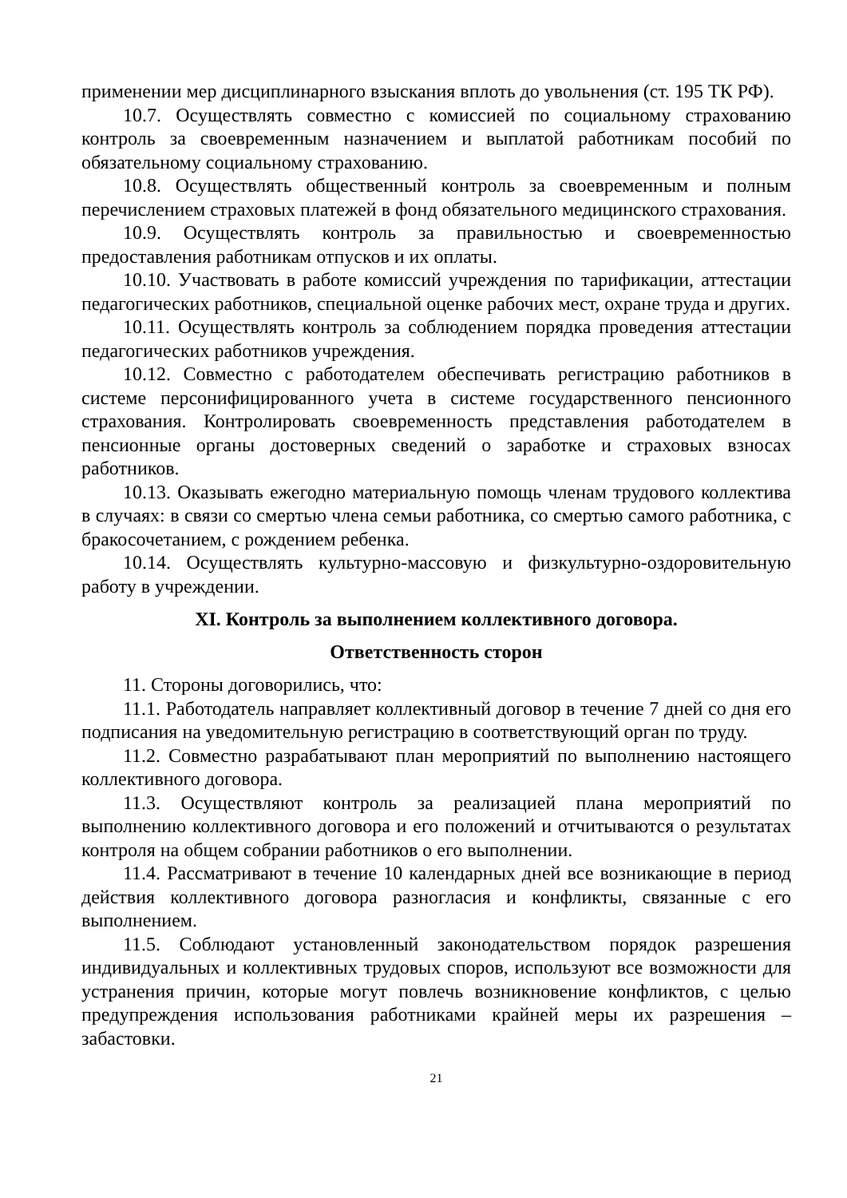применении мер дисциплинарного взыскания вплоть до увольнения (ст. 195 ТК РФ).
10.7. Осуществлять совместно с комиссией по социальному страхованию контроль за своевременным назначением и выплатой работникам пособий по обязательному социальному страхованию.
10.8. Осуществлять общественный контроль за своевременным и полным перечислением страховых платежей в фонд обязательного медицинского страхования.
10.9. Осуществлять контроль за правильностью и своевременностью предоставления работникам отпусков и их оплаты.
10.10. Участвовать в работе комиссий учреждения по тарификации, аттестации педагогических работников, специальной оценке рабочих мест, охране труда и других.
10.11. Осуществлять контроль за соблюдением порядка проведения аттестации педагогических работников учреждения.
10.12. Совместно с работодателем обеспечивать регистрацию работников в системе персонифицированного учета в системе государственного пенсионного страхования. Контролировать своевременность представления работодателем в пенсионные органы достоверных сведений о заработке и страховых взносах работников.
10.13. Оказывать ежегодно материальную помощь членам трудового коллектива в случаях: в связи со смертью члена семьи работника, со смертью самого работника, с бракосочетанием, с рождением ребенка.
10.14. Осуществлять культурно-массовую и физкультурно-оздоровительную работу в учреждении.
XI. Контроль за выполнением коллективного договора.
Ответственность сторон
11. Стороны договорились, что:
11.1. Работодатель направляет коллективный договор в течение 7 дней со дня его подписания на уведомительную регистрацию в соответствующий орган по труду.
11.2. Совместно разрабатывают план мероприятий по выполнению настоящего коллективного договора.
11.3. Осуществляют контроль за реализацией плана мероприятий по выполнению коллективного договора и его положений и отчитываются о результатах контроля на общем собрании работников о его выполнении.
11.4. Рассматривают в течение 10 календарных дней все возникающие в период действия коллективного договора разногласия и конфликты, связанные с его выполнением.
11.5. Соблюдают установленный законодательством порядок разрешения индивидуальных и коллективных трудовых споров, используют все возможности для устранения причин, которые могут повлечь возникновение конфликтов, с целью предупреждения использования работниками крайней меры их разрешения – забастовки.
21